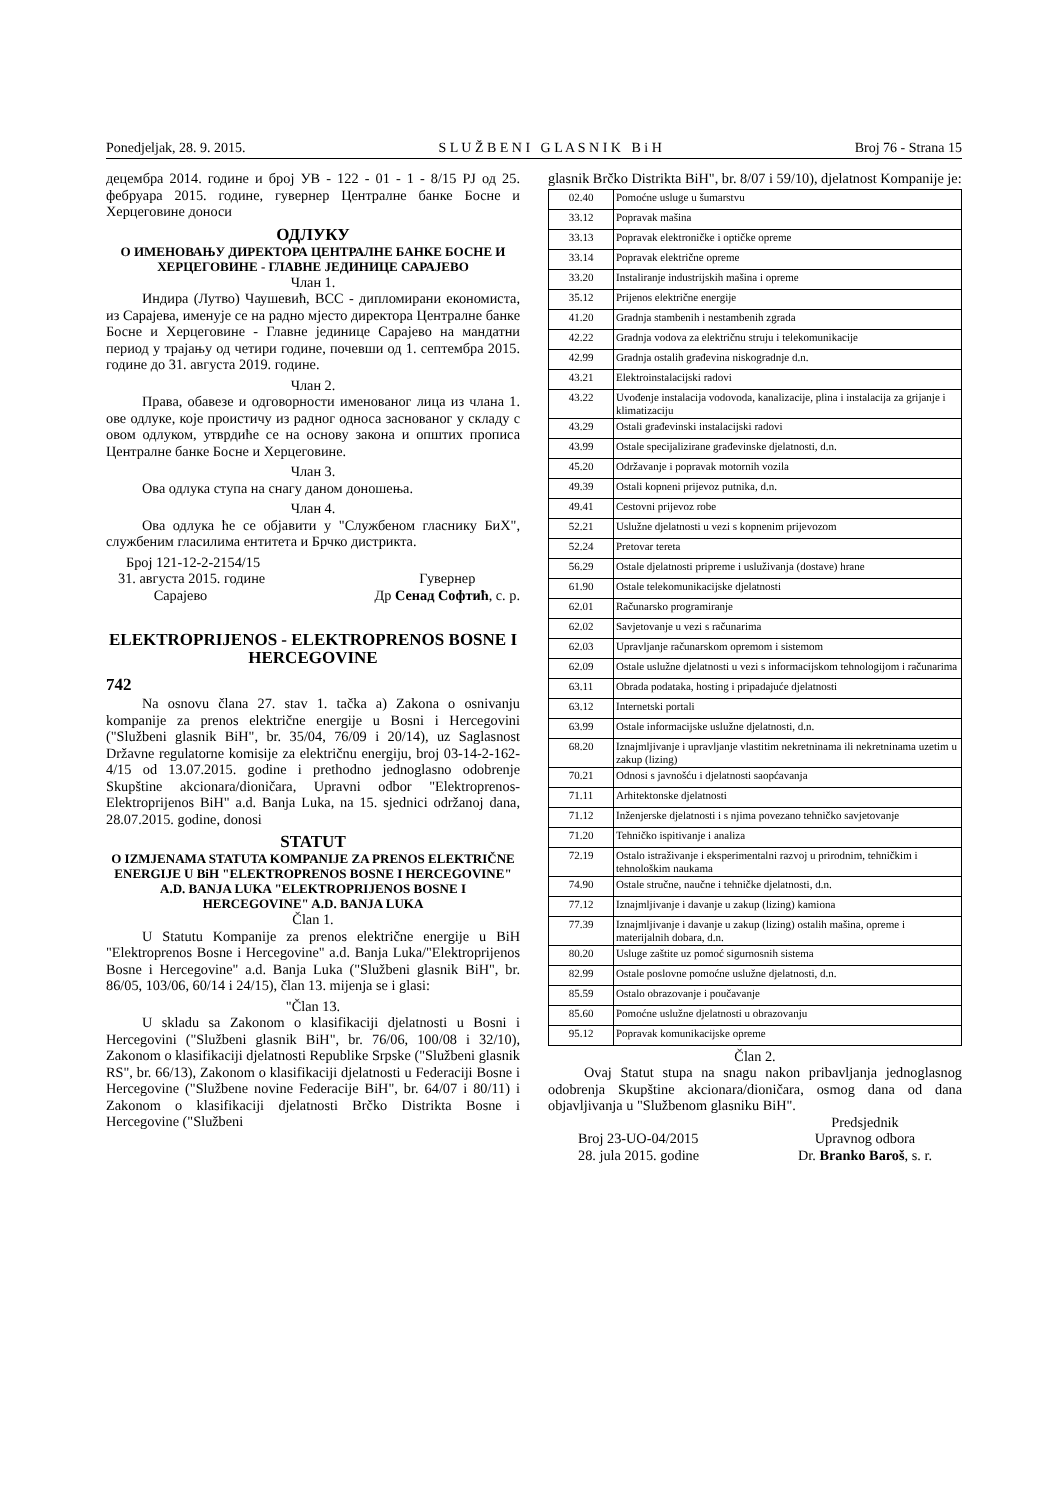Ponedjeljak, 28. 9. 2015. S L U Ž B E N I G L A S N I K B i H Broj 76 - Strana 15
децембра 2014. године и број УВ - 122 - 01 - 1 - 8/15 РЈ од 25. фебруара 2015. године, гувернер Централне банке Босне и Херцеговине доноси
ОДЛУКУ
О ИМЕНОВАЊУ ДИРЕКТОРА ЦЕНТРАЛНЕ БАНКЕ БОСНЕ И ХЕРЦЕГОВИНЕ - ГЛАВНЕ ЈЕДИНИЦЕ САРАЈЕВО
Члан 1.
Индира (Лутво) Чаушевић, ВСС - дипломирани економиста, из Сарајева, именује се на радно мјесто директора Централне банке Босне и Херцеговине - Главне јединице Сарајево на мандатни период у трајању од четири године, почевши од 1. септембра 2015. године до 31. августа 2019. године.
Члан 2.
Права, обавезе и одговорности именованог лица из члана 1. ове одлуке, које проистичу из радног односа заснованог у складу с овом одлуком, утврдиће се на основу закона и општих прописа Централне банке Босне и Херцеговине.
Члан 3.
Ова одлука ступа на снагу даном доношења.
Члан 4.
Ова одлука ће се објавити у "Службеном гласнику БиХ", службеним гласилима ентитета и Брчко дистрикта.
Број 121-12-2-2154/15
31. августа 2015. године
Сарајево Гувернер
Др Сенад Софтић, с. р.
ELEKTROPRIJENOS - ELEKTROPRENOS BOSNE I HERCEGOVINE
742
Na osnovu člana 27. stav 1. tačka a) Zakona o osnivanju kompanije za prenos električne energije u Bosni i Hercegovini ("Službeni glasnik BiH", br. 35/04, 76/09 i 20/14), uz Saglasnost Državne regulatorne komisije za električnu energiju, broj 03-14-2-162-4/15 od 13.07.2015. godine i prethodno jednoglasno odobrenje Skupštine akcionara/dioničara, Upravni odbor "Elektroprenos-Elektroprijenos BiH" a.d. Banja Luka, na 15. sjednici održanoj dana, 28.07.2015. godine, donosi
STATUT
O IZMJENAMA STATUTA KOMPANIJE ZA PRENOS ELEKTRIČNE ENERGIJE U BiH "ELEKTROPRENOS BOSNE I HERCEGOVINE" A.D. BANJA LUKA "ELEKTROPRIJENOS BOSNE I HERCEGOVINE" A.D. BANJA LUKA
Član 1.
U Statutu Kompanije za prenos električne energije u BiH "Elektroprenos Bosne i Hercegovine" a.d. Banja Luka/"Elektroprijenos Bosne i Hercegovine" a.d. Banja Luka ("Službeni glasnik BiH", br. 86/05, 103/06, 60/14 i 24/15), član 13. mijenja se i glasi:
"Član 13.
U skladu sa Zakonom o klasifikaciji djelatnosti u Bosni i Hercegovini ("Službeni glasnik BiH", br. 76/06, 100/08 i 32/10), Zakonom o klasifikaciji djelatnosti Republike Srpske ("Službeni glasnik RS", br. 66/13), Zakonom o klasifikaciji djelatnosti u Federaciji Bosne i Hercegovine ("Službene novine Federacije BiH", br. 64/07 i 80/11) i Zakonom o klasifikaciji djelatnosti Brčko Distrikta Bosne i Hercegovine ("Službeni
glasnik Brčko Distrikta BiH", br. 8/07 i 59/10), djelatnost Kompanije je:
| 02.40 | Pomoćne usluge u šumarstvu |
| 33.12 | Popravak mašina |
| 33.13 | Popravak elektroničke i optičke opreme |
| 33.14 | Popravak električne opreme |
| 33.20 | Instaliranje industrijskih mašina i opreme |
| 35.12 | Prijenos električne energije |
| 41.20 | Gradnja stambenih i nestambenih zgrada |
| 42.22 | Gradnja vodova za električnu struju i telekomunikacije |
| 42.99 | Gradnja ostalih građevina niskogradnje d.n. |
| 43.21 | Elektroinstalacijski radovi |
| 43.22 | Uvođenje instalacija vodovoda, kanalizacije, plina i instalacija za grijanje i klimatizaciju |
| 43.29 | Ostali građevinski instalacijski radovi |
| 43.99 | Ostale specijalizirane građevinske djelatnosti, d.n. |
| 45.20 | Održavanje i popravak motornih vozila |
| 49.39 | Ostali kopneni prijevoz putnika, d.n. |
| 49.41 | Cestovni prijevoz robe |
| 52.21 | Uslužne djelatnosti u vezi s kopnenim prijevozom |
| 52.24 | Pretovar tereta |
| 56.29 | Ostale djelatnosti pripreme i usluživanja (dostave) hrane |
| 61.90 | Ostale telekomunikacijske djelatnosti |
| 62.01 | Računarsko programiranje |
| 62.02 | Savjetovanje u vezi s računarima |
| 62.03 | Upravljanje računarskom opremom i sistemom |
| 62.09 | Ostale uslužne djelatnosti u vezi s informacijskom tehnologijom i računarima |
| 63.11 | Obrada podataka, hosting i pripadajuće djelatnosti |
| 63.12 | Internetski portali |
| 63.99 | Ostale informacijske uslužne djelatnosti, d.n. |
| 68.20 | Iznajmljivanje i upravljanje vlastitim nekretninama ili nekretninama uzetim u zakup (lizing) |
| 70.21 | Odnosi s javnošću i djelatnosti saopćavanja |
| 71.11 | Arhitektonske djelatnosti |
| 71.12 | Inženjerske djelatnosti i s njima povezano tehničko savjetovanje |
| 71.20 | Tehničko ispitivanje i analiza |
| 72.19 | Ostalo istraživanje i eksperimentalni razvoj u prirodnim, tehničkim i tehnološkim naukama |
| 74.90 | Ostale stručne, naučne i tehničke djelatnosti, d.n. |
| 77.12 | Iznajmljivanje i davanje u zakup (lizing) kamiona |
| 77.39 | Iznajmljivanje i davanje u zakup (lizing) ostalih mašina, opreme i materijalnih dobara, d.n. |
| 80.20 | Usluge zaštite uz pomoć sigurnosnih sistema |
| 82.99 | Ostale poslovne pomoćne uslužne djelatnosti, d.n. |
| 85.59 | Ostalo obrazovanje i poučavanje |
| 85.60 | Pomoćne uslužne djelatnosti u obrazovanju |
| 95.12 | Popravak komunikacijske opreme |
Član 2.
Ovaj Statut stupa na snagu nakon pribavljanja jednoglasnog odobrenja Skupštine akcionara/dioničara, osmog dana od dana objavljivanja u "Službenom glasniku BiH".
Broj 23-UO-04/2015
28. jula 2015. godine Predsjednik
Upravnog odbora
Dr. Branko Baroš, s. r.